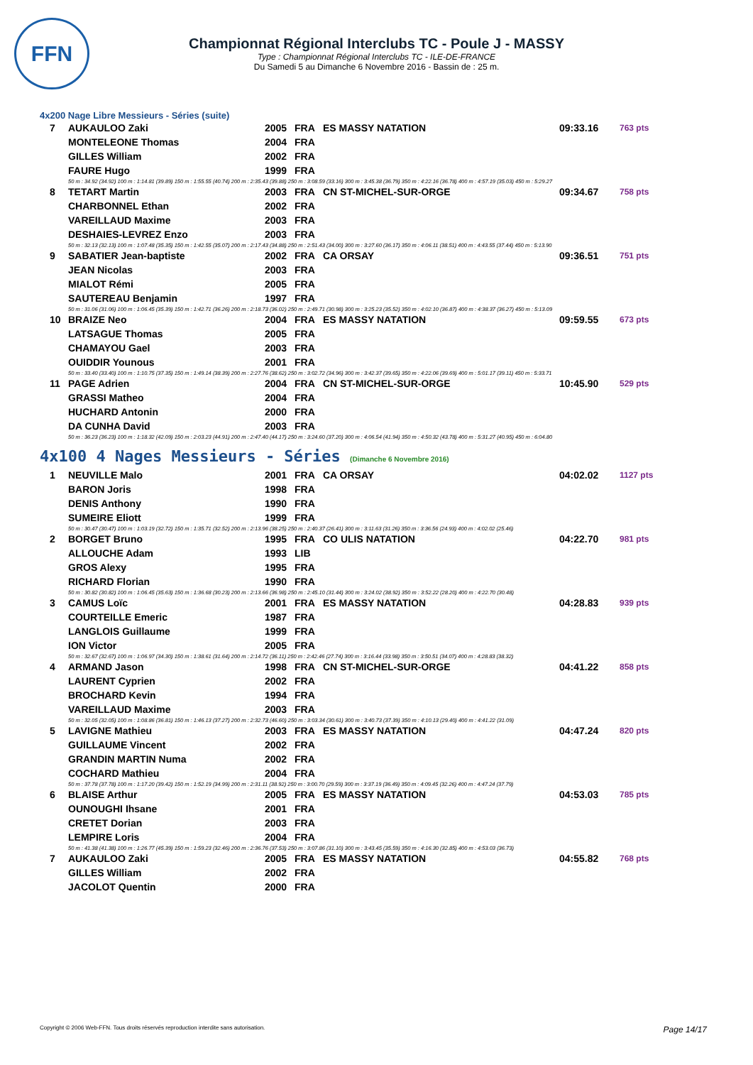FFN
Championnat Régional Interclubs TC - Poule J - MASSY
Type : Championnat Régional Interclubs TC - ILE-DE-FRANCE
Du Samedi 5 au Dimanche 6 Novembre 2016 - Bassin de : 25 m.
4x200 Nage Libre Messieurs - Séries (suite)
| 7 | AUKAULOO Zaki | 2005 | FRA | ES MASSY NATATION | 09:33.16 | 763 pts |
| | MONTELEONE Thomas | 2004 | FRA | | | |
| | GILLES William | 2002 | FRA | | | |
| | FAURE Hugo | 1999 | FRA | | | |
| | 50 m : 34.92 (34.92) 100 m : 1:14.81 (39.89) 150 m : 1:55.55 (40.74) 200 m : 2:35.43 (39.88) 250 m : 3:08.59 (33.16) 300 m : 3:45.38 (36.79) 350 m : 4:22.16 (36.78) 400 m : 4:57.19 (35.03) 450 m : 5:29.27 | | | | | |
| 8 | TETART Martin | 2003 | FRA | CN ST-MICHEL-SUR-ORGE | 09:34.67 | 758 pts |
| | CHARBONNEL Ethan | 2002 | FRA | | | |
| | VAREILLAUD Maxime | 2003 | FRA | | | |
| | DESHAIES-LEVREZ Enzo | 2003 | FRA | | | |
| | 50 m : 32.13 (32.13) 100 m : 1:07.48 (35.35) 150 m : 1:42.55 (35.07) 200 m : 2:17.43 (34.88) 250 m : 2:51.43 (34.00) 300 m : 3:27.60 (36.17) 350 m : 4:06.11 (38.51) 400 m : 4:43.55 (37.44) 450 m : 5:13.90 | | | | | |
| 9 | SABATIER Jean-baptiste | 2002 | FRA | CA ORSAY | 09:36.51 | 751 pts |
| | JEAN Nicolas | 2003 | FRA | | | |
| | MIALOT Rémi | 2005 | FRA | | | |
| | SAUTEREAU Benjamin | 1997 | FRA | | | |
| | 50 m : 31.06 (31.06) 100 m : 1:06.45 (35.39) 150 m : 1:42.71 (36.26) 200 m : 2:18.73 (36.02) 250 m : 2:49.71 (30.98) 300 m : 3:25.23 (35.52) 350 m : 4:02.10 (36.87) 400 m : 4:38.37 (36.27) 450 m : 5:13.09 | | | | | |
| 10 | BRAIZE Neo | 2004 | FRA | ES MASSY NATATION | 09:59.55 | 673 pts |
| | LATSAGUE Thomas | 2005 | FRA | | | |
| | CHAMAYOU Gael | 2003 | FRA | | | |
| | OUIDDIR Younous | 2001 | FRA | | | |
| | 50 m : 33.40 (33.40) 100 m : 1:10.75 (37.35) 150 m : 1:49.14 (38.39) 200 m : 2:27.76 (38.62) 250 m : 3:02.72 (34.96) 300 m : 3:42.37 (39.65) 350 m : 4:22.06 (39.69) 400 m : 5:01.17 (39.11) 450 m : 5:33.71 | | | | | |
| 11 | PAGE Adrien | 2004 | FRA | CN ST-MICHEL-SUR-ORGE | 10:45.90 | 529 pts |
| | GRASSI Matheo | 2004 | FRA | | | |
| | HUCHARD Antonin | 2000 | FRA | | | |
| | DA CUNHA David | 2003 | FRA | | | |
| | 50 m : 36.23 (36.23) 100 m : 1:18.32 (42.09) 150 m : 2:03.23 (44.91) 200 m : 2:47.40 (44.17) 250 m : 3:24.60 (37.20) 300 m : 4:06.54 (41.94) 350 m : 4:50.32 (43.78) 400 m : 5:31.27 (40.95) 450 m : 6:04.80 | | | | | |
4x100 4 Nages Messieurs - Séries (Dimanche 6 Novembre 2016)
| 1 | NEUVILLE Malo | 2001 | FRA | CA ORSAY | 04:02.02 | 1127 pts |
| | BARON Joris | 1998 | FRA | | | |
| | DENIS Anthony | 1990 | FRA | | | |
| | SUMEIRE Eliott | 1999 | FRA | | | |
| | 50 m : 30.47 (30.47) 100 m : 1:03.19 (32.72) 150 m : 1:35.71 (32.52) 200 m : 2:13.96 (38.25) 250 m : 2:40.37 (26.41) 300 m : 3:11.63 (31.26) 350 m : 3:36.56 (24.93) 400 m : 4:02.02 (25.46) | | | | | |
| 2 | BORGET Bruno | 1995 | FRA | CO ULIS NATATION | 04:22.70 | 981 pts |
| | ALLOUCHE Adam | 1993 | LIB | | | |
| | GROS Alexy | 1995 | FRA | | | |
| | RICHARD Florian | 1990 | FRA | | | |
| | 50 m : 30.82 (30.82) 100 m : 1:06.45 (35.63) 150 m : 1:36.68 (30.23) 200 m : 2:13.66 (36.98) 250 m : 2:45.10 (31.44) 300 m : 3:24.02 (38.92) 350 m : 3:52.22 (28.20) 400 m : 4:22.70 (30.48) | | | | | |
| 3 | CAMUS Loïc | 2001 | FRA | ES MASSY NATATION | 04:28.83 | 939 pts |
| | COURTEILLE Emeric | 1987 | FRA | | | |
| | LANGLOIS Guillaume | 1999 | FRA | | | |
| | ION Victor | 2005 | FRA | | | |
| | 50 m : 32.67 (32.67) 100 m : 1:06.97 (34.30) 150 m : 1:38.61 (31.64) 200 m : 2:14.72 (36.11) 250 m : 2:42.46 (27.74) 300 m : 3:16.44 (33.98) 350 m : 3:50.51 (34.07) 400 m : 4:28.83 (38.32) | | | | | |
| 4 | ARMAND Jason | 1998 | FRA | CN ST-MICHEL-SUR-ORGE | 04:41.22 | 858 pts |
| | LAURENT Cyprien | 2002 | FRA | | | |
| | BROCHARD Kevin | 1994 | FRA | | | |
| | VAREILLAUD Maxime | 2003 | FRA | | | |
| | 50 m : 32.05 (32.05) 100 m : 1:08.86 (36.81) 150 m : 1:46.13 (37.27) 200 m : 2:32.73 (46.60) 250 m : 3:03.34 (30.61) 300 m : 3:40.73 (37.39) 350 m : 4:10.13 (29.40) 400 m : 4:41.22 (31.09) | | | | | |
| 5 | LAVIGNE Mathieu | 2003 | FRA | ES MASSY NATATION | 04:47.24 | 820 pts |
| | GUILLAUME Vincent | 2002 | FRA | | | |
| | GRANDIN MARTIN Numa | 2002 | FRA | | | |
| | COCHARD Mathieu | 2004 | FRA | | | |
| | 50 m : 37.78 (37.78) 100 m : 1:17.20 (39.42) 150 m : 1:52.19 (34.99) 200 m : 2:31.11 (38.92) 250 m : 3:00.70 (29.59) 300 m : 3:37.19 (36.49) 350 m : 4:09.45 (32.26) 400 m : 4:47.24 (37.79) | | | | | |
| 6 | BLAISE Arthur | 2005 | FRA | ES MASSY NATATION | 04:53.03 | 785 pts |
| | OUNOUGHI Ihsane | 2001 | FRA | | | |
| | CRETET Dorian | 2003 | FRA | | | |
| | LEMPIRE Loris | 2004 | FRA | | | |
| | 50 m : 41.38 (41.38) 100 m : 1:26.77 (45.39) 150 m : 1:59.23 (32.46) 200 m : 2:36.76 (37.53) 250 m : 3:07.86 (31.10) 300 m : 3:43.45 (35.59) 350 m : 4:16.30 (32.85) 400 m : 4:53.03 (36.73) | | | | | |
| 7 | AUKAULOO Zaki | 2005 | FRA | ES MASSY NATATION | 04:55.82 | 768 pts |
| | GILLES William | 2002 | FRA | | | |
| | JACOLOT Quentin | 2000 | FRA | | | |
Copyright © 2006 Web-FFN. Tous droits réservés reproduction interdite sans autorisation. Page 14/17